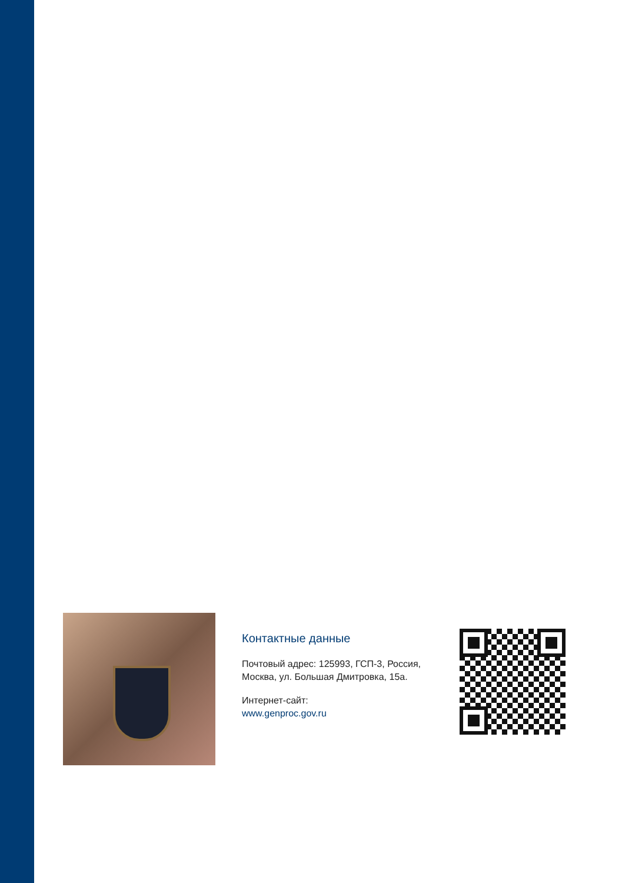Контактные данные
Почтовый адрес: 125993, ГСП-3, Россия, Москва, ул. Большая Дмитровка, 15а.
Интернет-сайт:
www.genproc.gov.ru